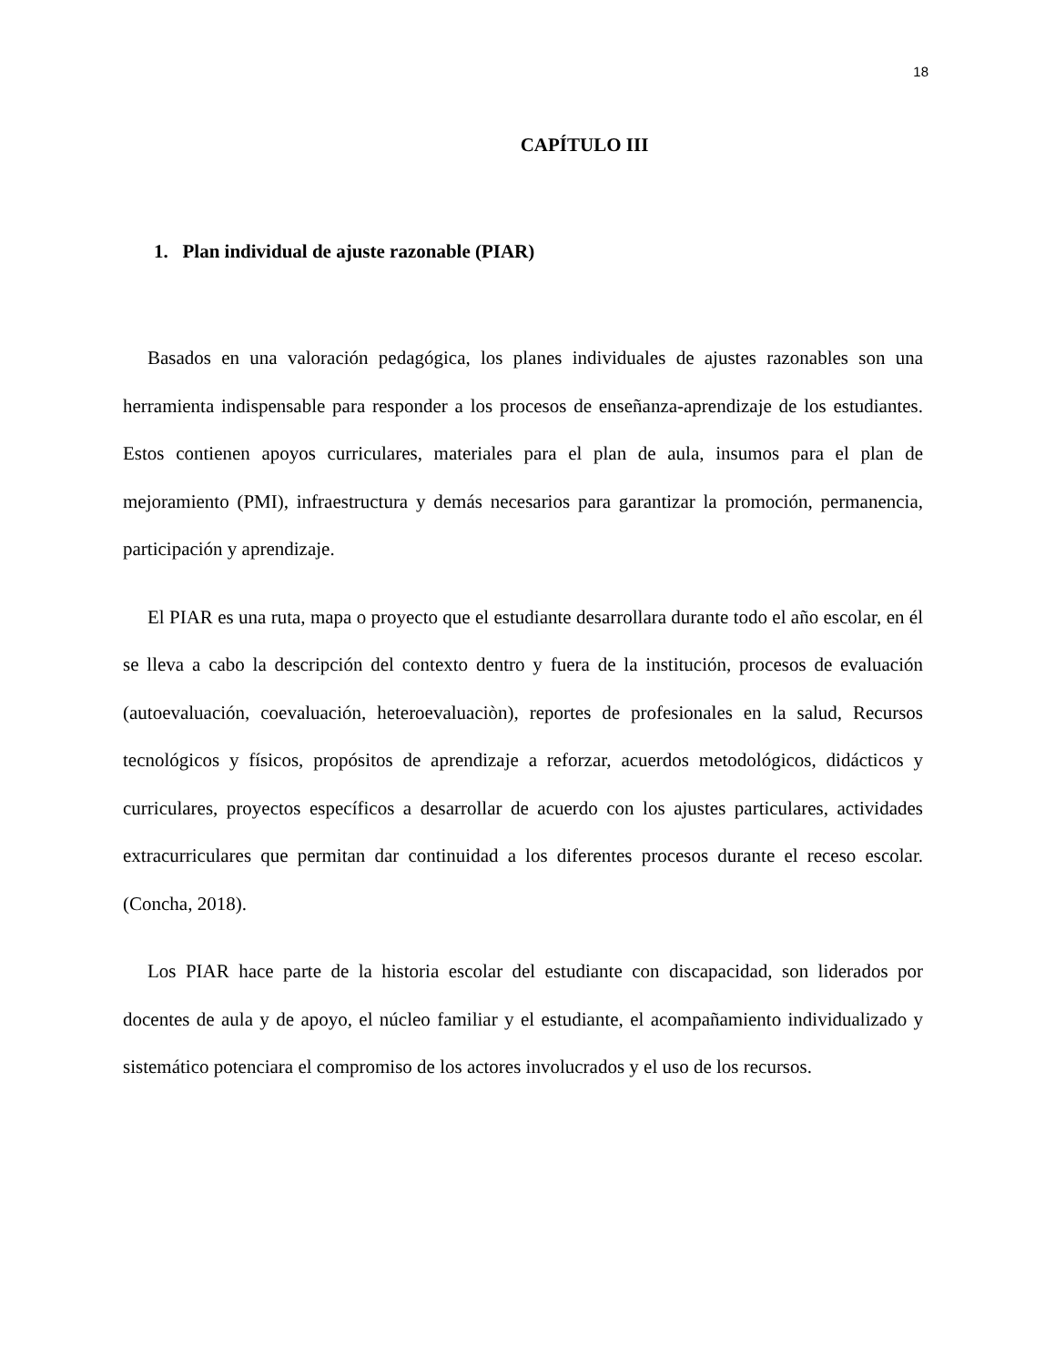18
CAPÍTULO III
1. Plan individual de ajuste razonable (PIAR)
Basados en una valoración pedagógica, los planes individuales de ajustes razonables son una herramienta indispensable para responder a los procesos de enseñanza-aprendizaje de los estudiantes. Estos contienen apoyos curriculares, materiales para el plan de aula, insumos para el plan de mejoramiento (PMI), infraestructura y demás necesarios para garantizar la promoción, permanencia, participación y aprendizaje.
El PIAR es una ruta, mapa o proyecto que el estudiante desarrollara durante todo el año escolar, en él se lleva a cabo la descripción del contexto dentro y fuera de la institución, procesos de evaluación (autoevaluación, coevaluación, heteroevaluaciòn), reportes de profesionales en la salud, Recursos tecnológicos y físicos, propósitos de aprendizaje a reforzar, acuerdos metodológicos, didácticos y curriculares, proyectos específicos a desarrollar de acuerdo con los ajustes particulares, actividades extracurriculares que permitan dar continuidad a los diferentes procesos durante el receso escolar. (Concha, 2018).
Los PIAR hace parte de la historia escolar del estudiante con discapacidad, son liderados por docentes de aula y de apoyo, el núcleo familiar y el estudiante, el acompañamiento individualizado y sistemático potenciara el compromiso de los actores involucrados y el uso de los recursos.